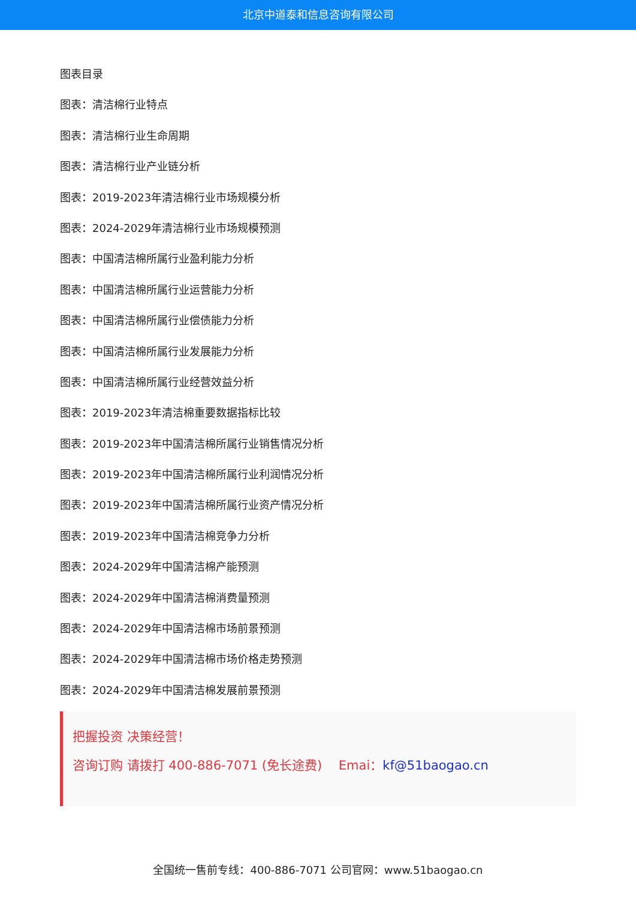北京中道泰和信息咨询有限公司
图表目录
图表：清洁棉行业特点
图表：清洁棉行业生命周期
图表：清洁棉行业产业链分析
图表：2019-2023年清洁棉行业市场规模分析
图表：2024-2029年清洁棉行业市场规模预测
图表：中国清洁棉所属行业盈利能力分析
图表：中国清洁棉所属行业运营能力分析
图表：中国清洁棉所属行业偿债能力分析
图表：中国清洁棉所属行业发展能力分析
图表：中国清洁棉所属行业经营效益分析
图表：2019-2023年清洁棉重要数据指标比较
图表：2019-2023年中国清洁棉所属行业销售情况分析
图表：2019-2023年中国清洁棉所属行业利润情况分析
图表：2019-2023年中国清洁棉所属行业资产情况分析
图表：2019-2023年中国清洁棉竞争力分析
图表：2024-2029年中国清洁棉产能预测
图表：2024-2029年中国清洁棉消费量预测
图表：2024-2029年中国清洁棉市场前景预测
图表：2024-2029年中国清洁棉市场价格走势预测
图表：2024-2029年中国清洁棉发展前景预测
把握投资 决策经营！
咨询订购 请拨打 400-886-7071 (免长途费)　 Emai：kf@51baogao.cn
全国统一售前专线：400-886-7071 公司官网：www.51baogao.cn